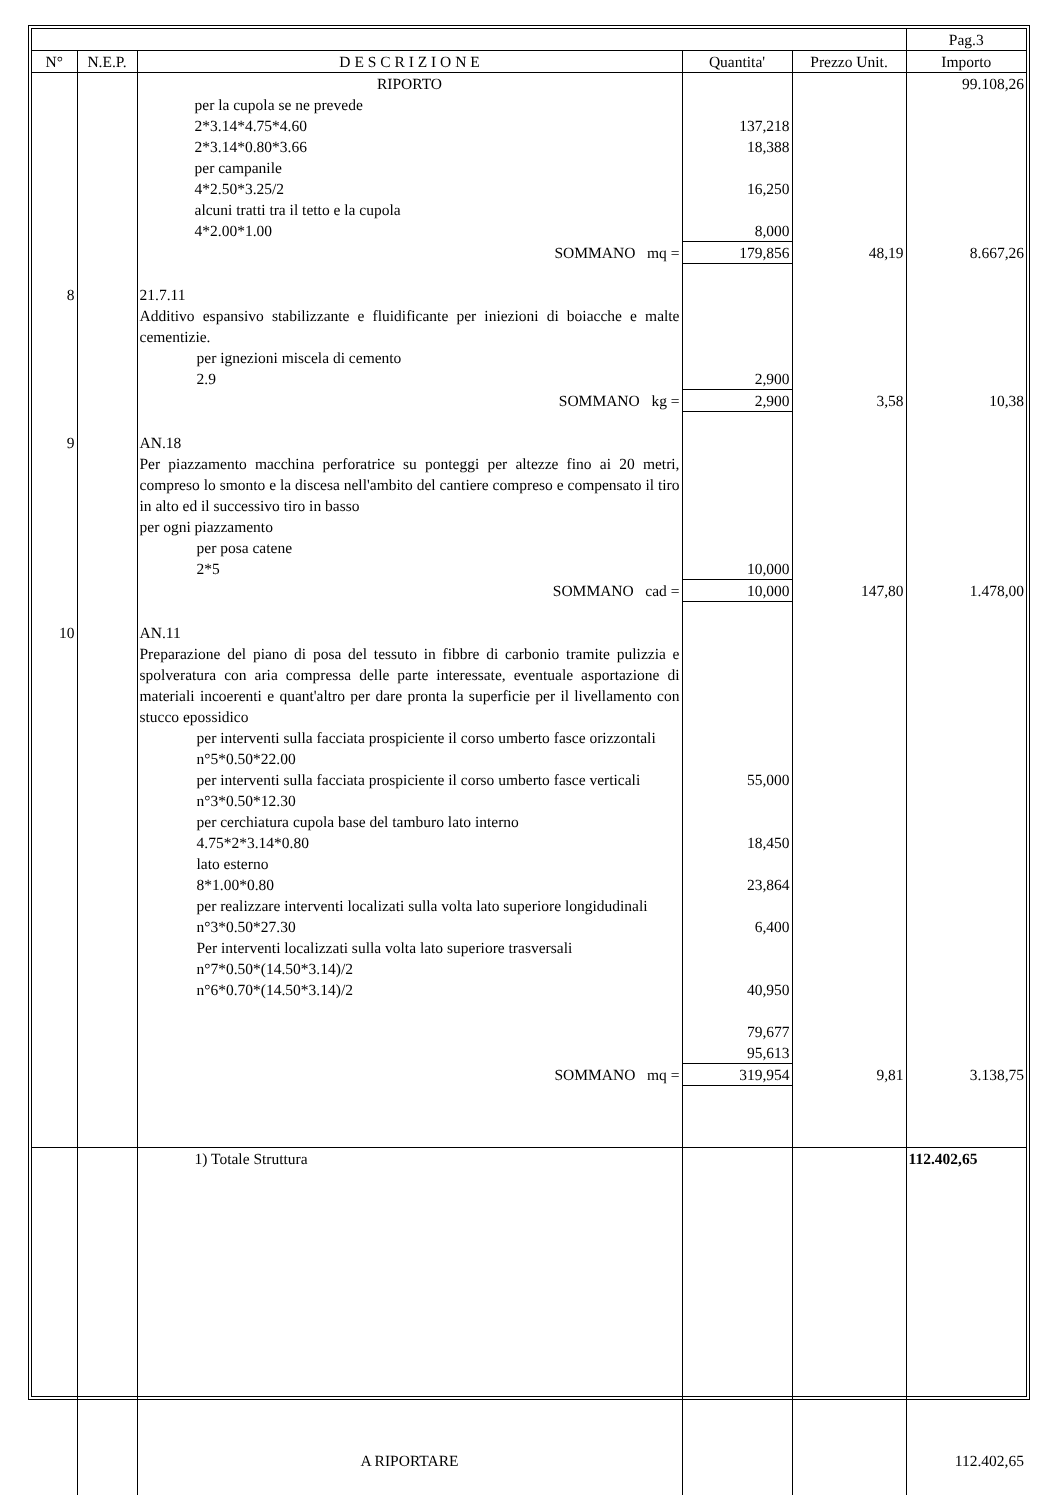| | | | | | Pag.3 |
| N° | N.E.P. | D E S C R I Z I O N E | Quantita' | Prezzo Unit. | Importo |
| | | RIPORTO | | | 99.108,26 |
| | | per la cupola se ne prevede 2*3.14*4.75*4.60 2*3.14*0.80*3.66 per campanile 4*2.50*3.25/2 alcuni tratti tra il tetto e la cupola 4*2.00*1.00 | 137,218 18,388 16,250 8,000 | | |
| | | SOMMANO mq = | 179,856 | 48,19 | 8.667,26 |
| 8 | | 21.7.11 Additivo espansivo stabilizzante e fluidificante per iniezioni di boiacche e malte cementizie. per ignezioni miscela di cemento 2.9 | 2,900 | | |
| | | SOMMANO kg = | 2,900 | 3,58 | 10,38 |
| 9 | | AN.18 Per piazzamento macchina perforatrice su ponteggi per altezze fino ai 20 metri, compreso lo smonto e la discesa nell'ambito del cantiere compreso e compensato il tiro in alto ed il successivo tiro in basso per ogni piazzamento per posa catene 2*5 | 10,000 | | |
| | | SOMMANO cad = | 10,000 | 147,80 | 1.478,00 |
| 10 | | AN.11 Preparazione del piano di posa del tessuto in fibbre di carbonio tramite pulizzia e spolveratura con aria compressa delle parte interessate, eventuale asportazione di materiali incoerenti e quant'altro per dare pronta la superficie per il livellamento con stucco epossidico per interventi sulla facciata prospiciente il corso umberto fasce orizzontali n°5*0.50*22.00 per interventi sulla facciata prospiciente il corso umberto fasce verticali n°3*0.50*12.30 per cerchiatura cupola base del tamburo lato interno 4.75*2*3.14*0.80 lato esterno 8*1.00*0.80 per realizzare interventi localizati sulla volta lato superiore longidudinali n°3*0.50*27.30 Per interventi localizzati sulla volta lato superiore trasversali n°7*0.50*(14.50*3.14)/2 n°6*0.70*(14.50*3.14)/2 | 55,000 18,450 23,864 6,400 40,950 79,677 95,613 | | |
| | | SOMMANO mq = | 319,954 | 9,81 | 3.138,75 |
| | | 1) Totale Struttura | | | 112.402,65 |
| | | A RIPORTARE | | | 112.402,65 |